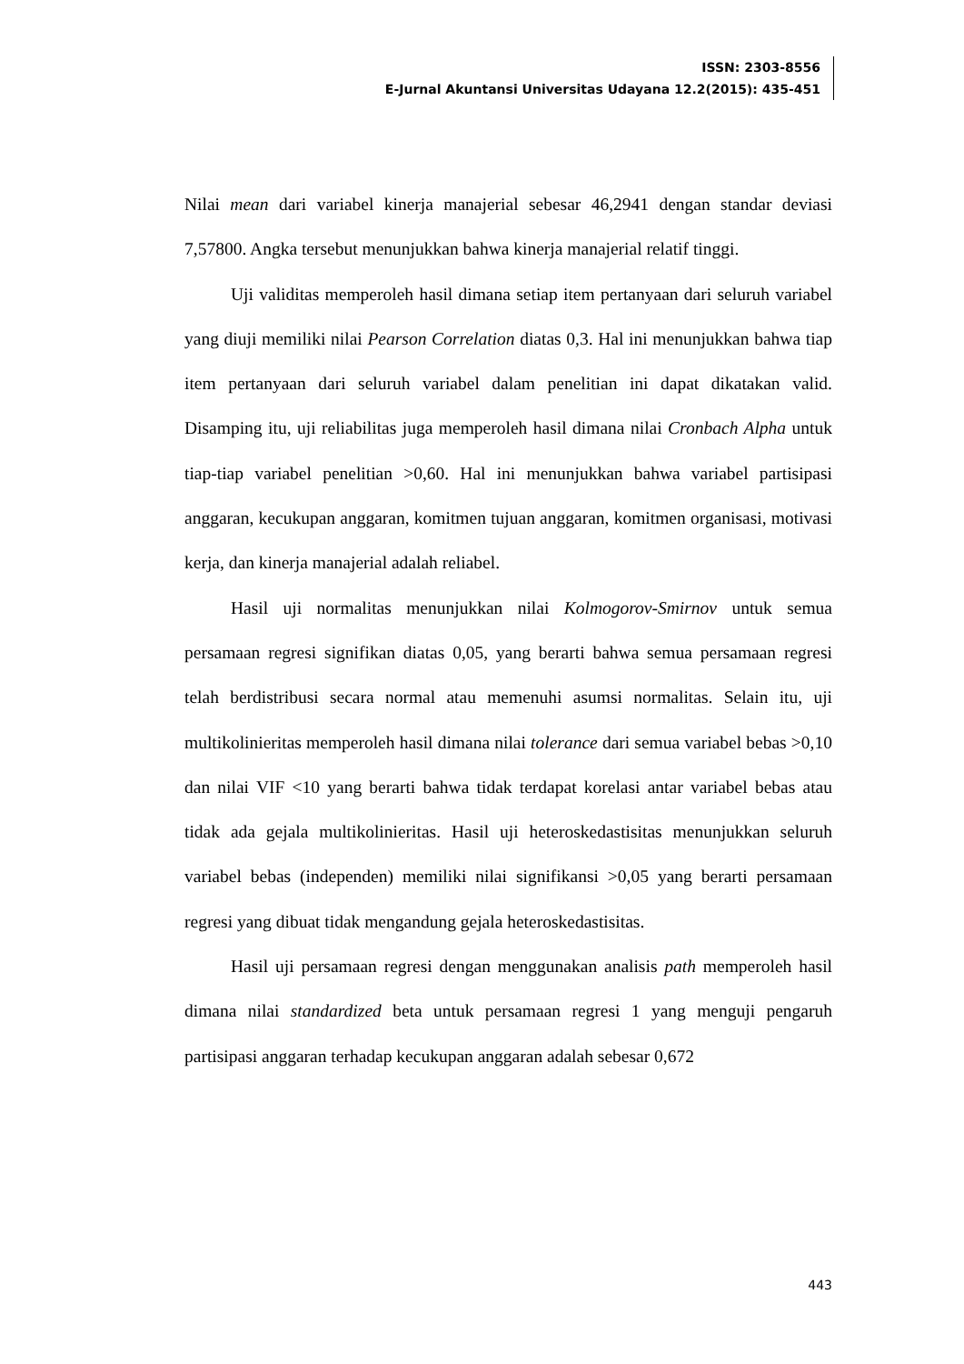ISSN: 2303-8556
E-Jurnal Akuntansi Universitas Udayana 12.2(2015): 435-451
Nilai mean dari variabel kinerja manajerial sebesar 46,2941 dengan standar deviasi 7,57800. Angka tersebut menunjukkan bahwa kinerja manajerial relatif tinggi.
Uji validitas memperoleh hasil dimana setiap item pertanyaan dari seluruh variabel yang diuji memiliki nilai Pearson Correlation diatas 0,3. Hal ini menunjukkan bahwa tiap item pertanyaan dari seluruh variabel dalam penelitian ini dapat dikatakan valid. Disamping itu, uji reliabilitas juga memperoleh hasil dimana nilai Cronbach Alpha untuk tiap-tiap variabel penelitian >0,60. Hal ini menunjukkan bahwa variabel partisipasi anggaran, kecukupan anggaran, komitmen tujuan anggaran, komitmen organisasi, motivasi kerja, dan kinerja manajerial adalah reliabel.
Hasil uji normalitas menunjukkan nilai Kolmogorov-Smirnov untuk semua persamaan regresi signifikan diatas 0,05, yang berarti bahwa semua persamaan regresi telah berdistribusi secara normal atau memenuhi asumsi normalitas. Selain itu, uji multikolinieritas memperoleh hasil dimana nilai tolerance dari semua variabel bebas >0,10 dan nilai VIF <10 yang berarti bahwa tidak terdapat korelasi antar variabel bebas atau tidak ada gejala multikolinieritas. Hasil uji heteroskedastisitas menunjukkan seluruh variabel bebas (independen) memiliki nilai signifikansi >0,05 yang berarti persamaan regresi yang dibuat tidak mengandung gejala heteroskedastisitas.
Hasil uji persamaan regresi dengan menggunakan analisis path memperoleh hasil dimana nilai standardized beta untuk persamaan regresi 1 yang menguji pengaruh partisipasi anggaran terhadap kecukupan anggaran adalah sebesar 0,672
443